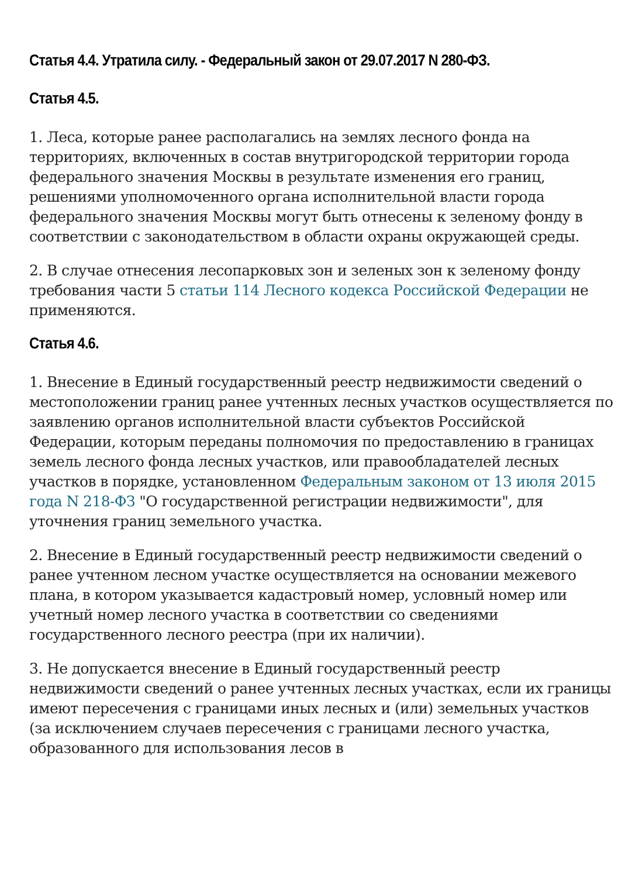Статья 4.4. Утратила силу. - Федеральный закон от 29.07.2017 N 280-ФЗ.
Статья 4.5.
1. Леса, которые ранее располагались на землях лесного фонда на территориях, включенных в состав внутригородской территории города федерального значения Москвы в результате изменения его границ, решениями уполномоченного органа исполнительной власти города федерального значения Москвы могут быть отнесены к зеленому фонду в соответствии с законодательством в области охраны окружающей среды.
2. В случае отнесения лесопарковых зон и зеленых зон к зеленому фонду требования части 5 статьи 114 Лесного кодекса Российской Федерации не применяются.
Статья 4.6.
1. Внесение в Единый государственный реестр недвижимости сведений о местоположении границ ранее учтенных лесных участков осуществляется по заявлению органов исполнительной власти субъектов Российской Федерации, которым переданы полномочия по предоставлению в границах земель лесного фонда лесных участков, или правообладателей лесных участков в порядке, установленном Федеральным законом от 13 июля 2015 года N 218-ФЗ "О государственной регистрации недвижимости", для уточнения границ земельного участка.
2. Внесение в Единый государственный реестр недвижимости сведений о ранее учтенном лесном участке осуществляется на основании межевого плана, в котором указывается кадастровый номер, условный номер или учетный номер лесного участка в соответствии со сведениями государственного лесного реестра (при их наличии).
3. Не допускается внесение в Единый государственный реестр недвижимости сведений о ранее учтенных лесных участках, если их границы имеют пересечения с границами иных лесных и (или) земельных участков (за исключением случаев пересечения с границами лесного участка, образованного для использования лесов в